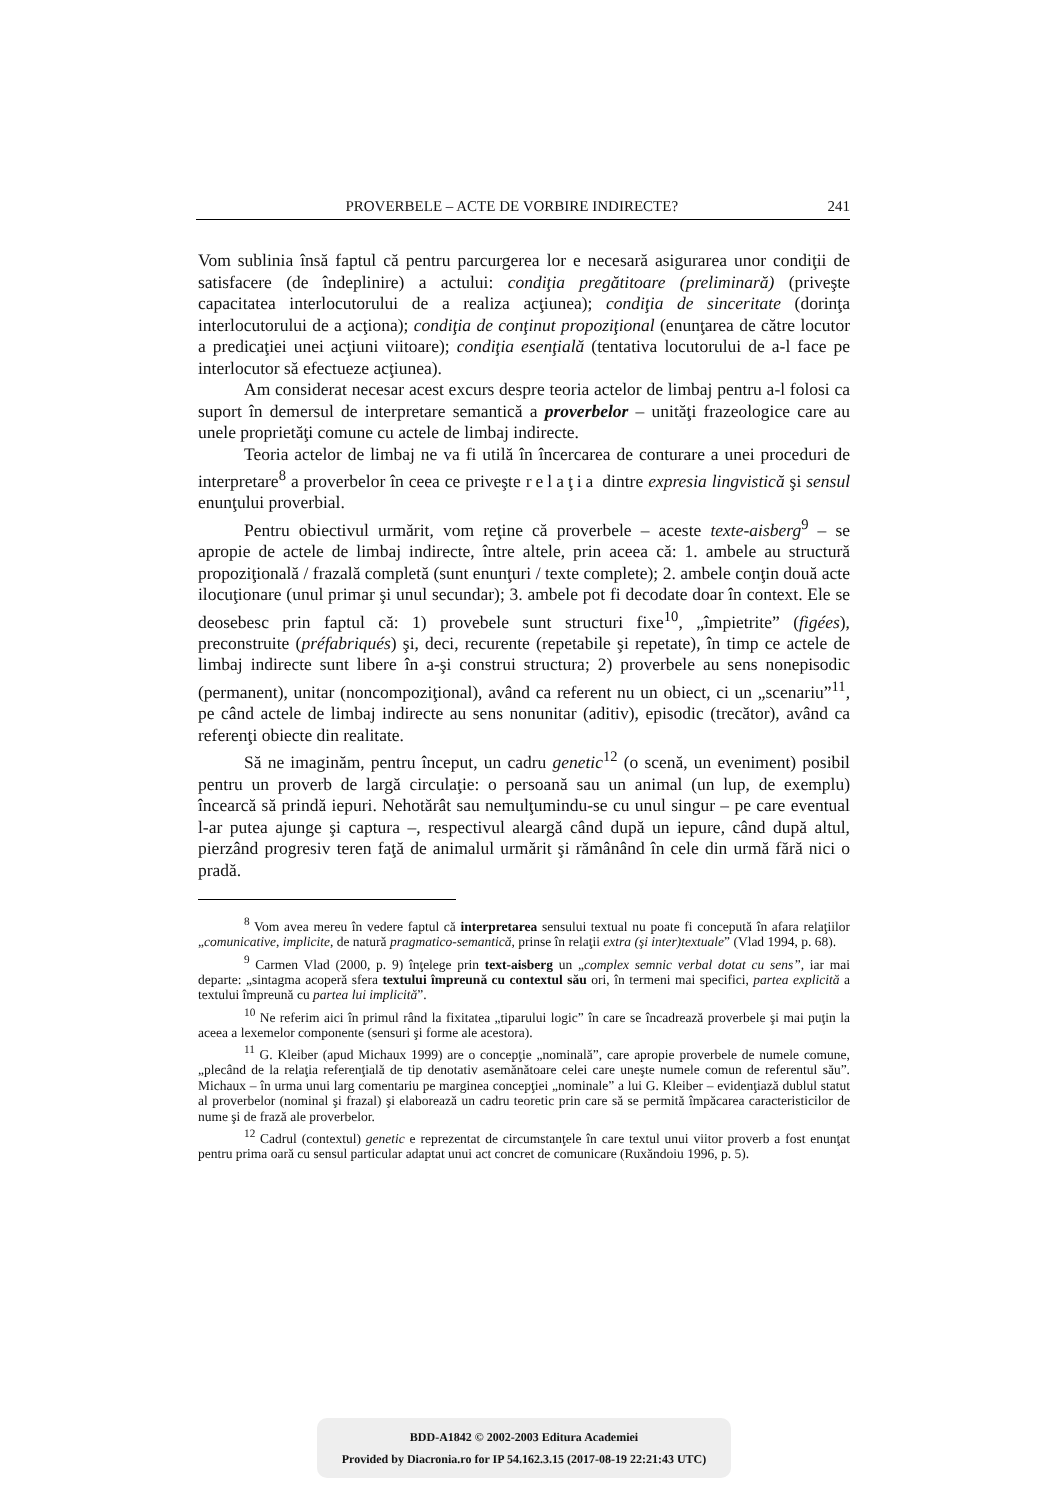PROVERBELE – ACTE DE VORBIRE INDIRECTE? 241
Vom sublinia însă faptul că pentru parcurgerea lor e necesară asigurarea unor condiţii de satisfacere (de îndeplinire) a actului: condiţia pregătitoare (preliminară) (priveşte capacitatea interlocutorului de a realiza acţiunea); condiţia de sinceritate (dorinţa interlocutorului de a acţiona); condiţia de conţinut propoziţional (enunţarea de către locutor a predicaţiei unei acţiuni viitoare); condiţia esenţială (tentativa locutorului de a-l face pe interlocutor să efectueze acţiunea).
Am considerat necesar acest excurs despre teoria actelor de limbaj pentru a-l folosi ca suport în demersul de interpretare semantică a proverbelor – unităţi frazeologice care au unele proprietăţi comune cu actele de limbaj indirecte.
Teoria actelor de limbaj ne va fi utilă în încercarea de conturare a unei proceduri de interpretare<sup>8</sup> a proverbelor în ceea ce priveşte relaţia dintre expresia lingvistică şi sensul enunţului proverbial.
Pentru obiectivul urmărit, vom reţine că proverbele – aceste texte-aisberg<sup>9</sup> – se apropie de actele de limbaj indirecte, între altele, prin aceea că: 1. ambele au structură propoziţională / frazală completă (sunt enunţuri / texte complete); 2. ambele conţin două acte ilocuţionare (unul primar şi unul secundar); 3. ambele pot fi decodate doar în context. Ele se deosebesc prin faptul că: 1) provebele sunt structuri fixe<sup>10</sup>, „împietrite” (figées), preconstruite (préfabriqués) şi, deci, recurente (repetabile şi repetate), în timp ce actele de limbaj indirecte sunt libere în a-şi construi structura; 2) proverbele au sens nonepisodic (permanent), unitar (noncompoziţional), având ca referent nu un obiect, ci un „scenariu”<sup>11</sup>, pe când actele de limbaj indirecte au sens nonunitar (aditiv), episodic (trecător), având ca referenţi obiecte din realitate.
Să ne imaginăm, pentru început, un cadru genetic<sup>12</sup> (o scenă, un eveniment) posibil pentru un proverb de largă circulaţie: o persoană sau un animal (un lup, de exemplu) încearcă să prindă iepuri. Nehotărât sau nemulţumindu-se cu unul singur – pe care eventual l-ar putea ajunge şi captura –, respectivul aleargă când după un iepure, când după altul, pierzând progresiv teren faţă de animalul urmărit şi rămânând în cele din urmă fără nici o pradă.
<sup>8</sup> Vom avea mereu în vedere faptul că interpretarea sensului textual nu poate fi concepută în afara relaţiilor „comunicative, implicite, de natură pragmatico-semantică, prinse în relaţii extra (şi inter)textuale” (Vlad 1994, p. 68).
<sup>9</sup> Carmen Vlad (2000, p. 9) înţelege prin text-aisberg un „complex semnic verbal dotat cu sens”, iar mai departe: „sintagma acoperă sfera textului împreună cu contextul său ori, în termeni mai specifici, partea explicită a textului împreună cu partea lui implicită”.
<sup>10</sup> Ne referim aici în primul rând la fixitatea „tiparului logic” în care se încadrează proverbele şi mai puţin la aceea a lexemelor componente (sensuri şi forme ale acestora).
<sup>11</sup> G. Kleiber (apud Michaux 1999) are o concepţie „nominală”, care apropie proverbele de numele comune, „plecând de la relaţia referenţială de tip denotativ asemănătoare celei care uneşte numele comun de referentul său”. Michaux – în urma unui larg comentariu pe marginea concepţiei „nominale” a lui G. Kleiber – evidenţiază dublul statut al proverbelor (nominal şi frazal) şi elaborează un cadru teoretic prin care să se permită împăcarea caracteristicilor de nume şi de frază ale proverbelor.
<sup>12</sup> Cadrul (contextul) genetic e reprezentat de circumstanţele în care textul unui viitor proverb a fost enunţat pentru prima oară cu sensul particular adaptat unui act concret de comunicare (Ruxăndoiu 1996, p. 5).
BDD-A1842 © 2002-2003 Editura Academiei
Provided by Diacronia.ro for IP 54.162.3.15 (2017-08-19 22:21:43 UTC)